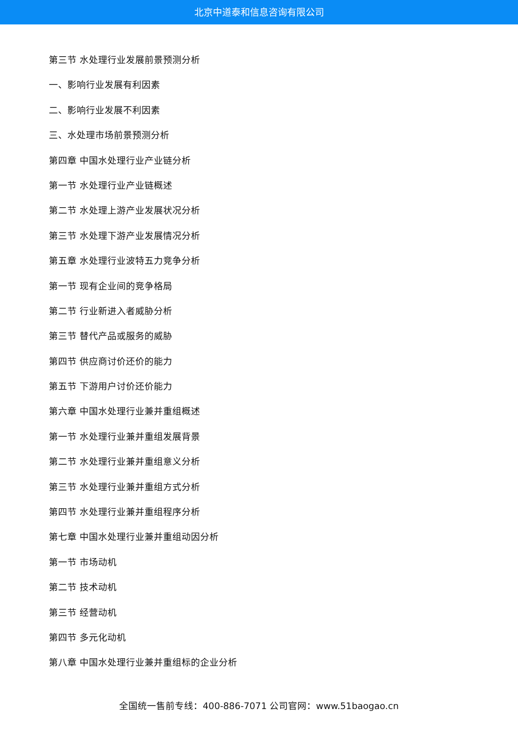北京中道泰和信息咨询有限公司
第三节 水处理行业发展前景预测分析
一、影响行业发展有利因素
二、影响行业发展不利因素
三、水处理市场前景预测分析
第四章 中国水处理行业产业链分析
第一节 水处理行业产业链概述
第二节 水处理上游产业发展状况分析
第三节 水处理下游产业发展情况分析
第五章 水处理行业波特五力竞争分析
第一节 现有企业间的竞争格局
第二节 行业新进入者威胁分析
第三节 替代产品或服务的威胁
第四节 供应商讨价还价的能力
第五节 下游用户讨价还价能力
第六章 中国水处理行业兼并重组概述
第一节 水处理行业兼并重组发展背景
第二节 水处理行业兼并重组意义分析
第三节 水处理行业兼并重组方式分析
第四节 水处理行业兼并重组程序分析
第七章 中国水处理行业兼并重组动因分析
第一节 市场动机
第二节 技术动机
第三节 经营动机
第四节 多元化动机
第八章 中国水处理行业兼并重组标的企业分析
全国统一售前专线：400-886-7071 公司官网：www.51baogao.cn